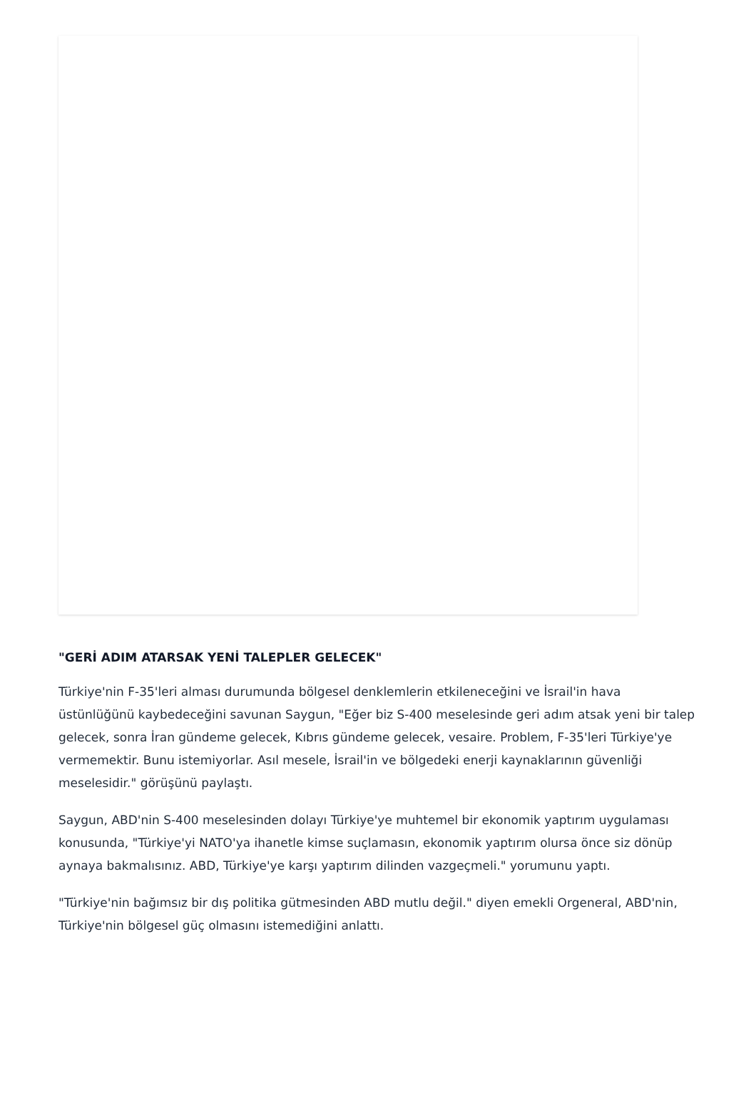"GERİ ADIM ATARSAK YENİ TALEPLER GELECEK"
Türkiye'nin F-35'leri alması durumunda bölgesel denklemlerin etkileneceğini ve İsrail'in hava üstünlüğünü kaybedeceğini savunan Saygun, "Eğer biz S-400 meselesinde geri adım atsak yeni bir talep gelecek, sonra İran gündeme gelecek, Kıbrıs gündeme gelecek, vesaire. Problem, F-35'leri Türkiye'ye vermemektir. Bunu istemiyorlar. Asıl mesele, İsrail'in ve bölgedeki enerji kaynaklarının güvenliği meselesidir." görüşünü paylaştı.
Saygun, ABD'nin S-400 meselesinden dolayı Türkiye'ye muhtemel bir ekonomik yaptırım uygulaması konusunda, "Türkiye'yi NATO'ya ihanetle kimse suçlamasın, ekonomik yaptırım olursa önce siz dönüp aynaya bakmalısınız. ABD, Türkiye'ye karşı yaptırım dilinden vazgeçmeli." yorumunu yaptı.
"Türkiye'nin bağımsız bir dış politika gütmesinden ABD mutlu değil." diyen emekli Orgeneral, ABD'nin, Türkiye'nin bölgesel güç olmasını istemediğini anlattı.